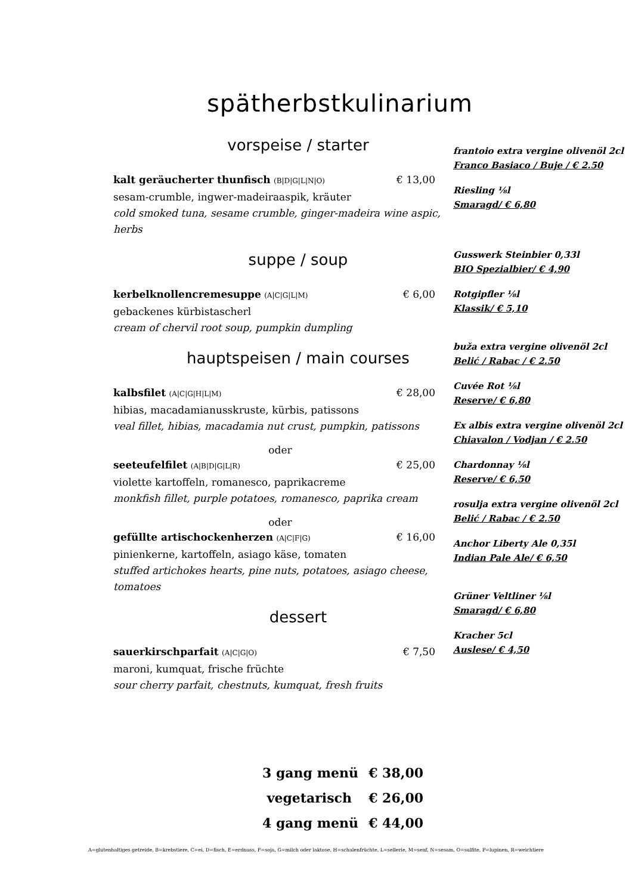spätherbstkulinarium
vorspeise / starter
kalt geräucherter thunfisch (B|D|G|L|N|O) € 13,00
sesam-crumble, ingwer-madeiraaspik, kräuter
cold smoked tuna, sesame crumble, ginger-madeira wine aspic, herbs
suppe / soup
kerbelknollencremesuppe (A|C|G|L|M) € 6,00
gebackenes kürbistascherl
cream of chervil root soup, pumpkin dumpling
hauptspeisen / main courses
kalbsfilet (A|C|G|H|L|M) € 28,00
hibias, macadamianusskruste, kürbis, patissons
veal fillet, hibias, macadamia nut crust, pumpkin, patissons
oder
seeteufelfilet (A|B|D|G|L|R) € 25,00
violette kartoffeln, romanesco, paprikacreme
monkfish fillet, purple potatoes, romanesco, paprika cream
oder
gefüllte artischockenherzen (A|C|F|G) € 16,00
pinienkerne, kartoffeln, asiago käse, tomaten
stuffed artichokes hearts, pine nuts, potatoes, asiago cheese, tomatoes
dessert
sauerkirschparfait (A|C|G|O) € 7,50
maroni, kumquat, frische früchte
sour cherry parfait, chestnuts, kumquat, fresh fruits
frantoio extra vergine olivenöl 2cl
Franco Basiaco / Buje / € 2.50
Riesling ⅛l
Smaragd/ € 6,80
Gusswerk Steinbier 0,33l
BIO Spezialbier/ € 4,90
Rotgipfler ⅛l
Klassik/ € 5,10
buža extra vergine olivenöl 2cl
Belić / Rabac / € 2.50
Cuvée Rot ⅛l
Reserve/ € 6,80
Ex albis extra vergine olivenöl 2cl
Chiavalon / Vodjan / € 2.50
Chardonnay ⅛l
Reserve/ € 6,50
rosulja extra vergine olivenöl 2cl
Belić / Rabac / € 2.50
Anchor Liberty Ale 0,35l
Indian Pale Ale/ € 6,50
Grüner Veltliner ⅛l
Smaragd/ € 6,80
Kracher 5cl
Auslese/ € 4,50
3 gang menü € 38,00
vegetarisch € 26,00
4 gang menü € 44,00
A=glutenhaltiges getreide, B=krebstiere, C=ei, D=fisch, E=erdnuss, F=soja, G=milch oder laktose, H=schalenfrüchte, L=sellerie, M=senf, N=sesam, O=sulfite, P=lupinen, R=weichtiere